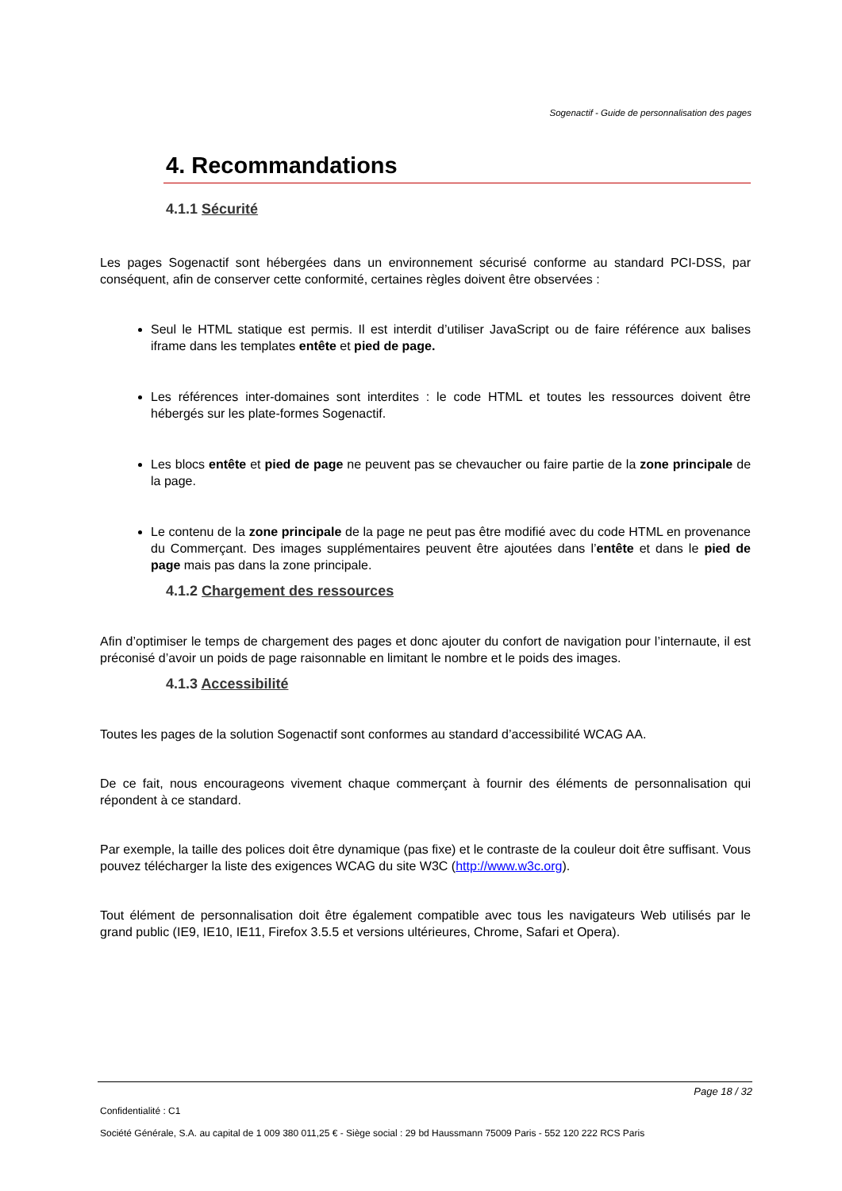Sogenactif - Guide de personnalisation des pages
4. Recommandations
4.1.1 Sécurité
Les pages Sogenactif sont hébergées dans un environnement sécurisé conforme au standard PCI-DSS, par conséquent, afin de conserver cette conformité, certaines règles doivent être observées :
Seul le HTML statique est permis. Il est interdit d’utiliser JavaScript ou de faire référence aux balises iframe dans les templates entête et pied de page.
Les références inter-domaines sont interdites : le code HTML et toutes les ressources doivent être hébergés sur les plate-formes Sogenactif.
Les blocs entête et pied de page ne peuvent pas se chevaucher ou faire partie de la zone principale de la page.
Le contenu de la zone principale de la page ne peut pas être modifié avec du code HTML en provenance du Commerçant. Des images supplémentaires peuvent être ajoutées dans l’entête et dans le pied de page mais pas dans la zone principale.
4.1.2 Chargement des ressources
Afin d’optimiser le temps de chargement des pages et donc ajouter du confort de navigation pour l’internaute, il est préconisé d’avoir un poids de page raisonnable en limitant le nombre et le poids des images.
4.1.3 Accessibilité
Toutes les pages de la solution Sogenactif sont conformes au standard d’accessibilité WCAG AA.
De ce fait, nous encourageons vivement chaque commerçant à fournir des éléments de personnalisation qui répondent à ce standard.
Par exemple, la taille des polices doit être dynamique (pas fixe) et le contraste de la couleur doit être suffisant. Vous pouvez télécharger la liste des exigences WCAG du site W3C (http://www.w3c.org).
Tout élément de personnalisation doit être également compatible avec tous les navigateurs Web utilisés par le grand public (IE9, IE10, IE11, Firefox 3.5.5 et versions ultérieures, Chrome, Safari et Opera).
Page 18 / 32
Confidentialité : C1
Société Générale, S.A. au capital de 1 009 380 011,25 € - Siège social : 29 bd Haussmann 75009 Paris - 552 120 222 RCS Paris